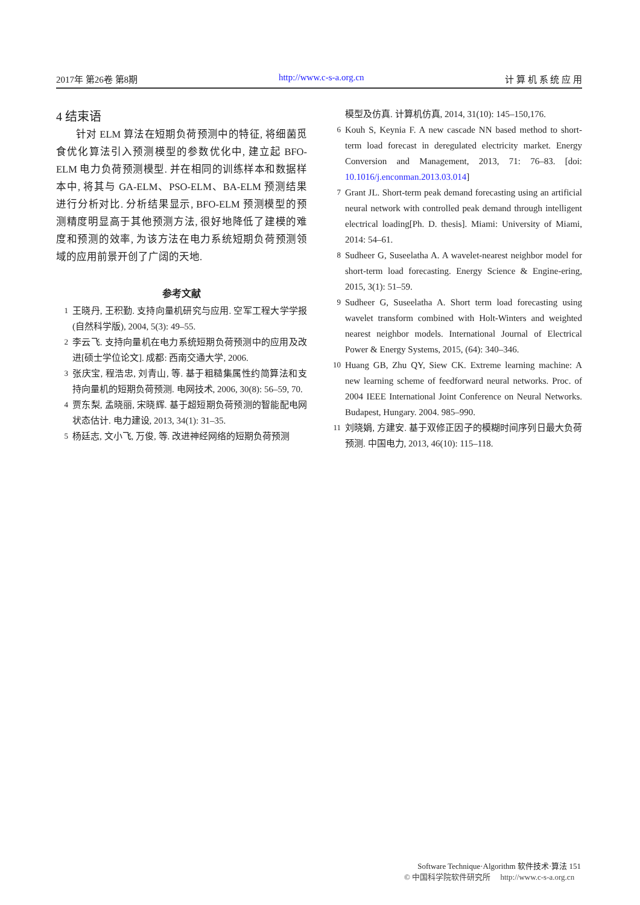2017年 第26卷 第8期 http://www.c-s-a.org.cn 计 算 机 系 统 应 用
4 结束语
针对 ELM 算法在短期负荷预测中的特征, 将细菌觅食优化算法引入预测模型的参数优化中, 建立起 BFO-ELM 电力负荷预测模型. 并在相同的训练样本和数据样本中, 将其与 GA-ELM、PSO-ELM、BA-ELM 预测结果进行分析对比. 分析结果显示, BFO-ELM 预测模型的预测精度明显高于其他预测方法, 很好地降低了建模的难度和预测的效率, 为该方法在电力系统短期负荷预测领域的应用前景开创了广阔的天地.
参考文献
1 王晓丹, 王积勤. 支持向量机研究与应用. 空军工程大学学报(自然科学版), 2004, 5(3): 49–55.
2 李云飞. 支持向量机在电力系统短期负荷预测中的应用及改进[硕士学位论文]. 成都: 西南交通大学, 2006.
3 张庆宝, 程浩忠, 刘青山, 等. 基于粗糙集属性约简算法和支持向量机的短期负荷预测. 电网技术, 2006, 30(8): 56–59, 70.
4 贾东梨, 孟晓丽, 宋晓辉. 基于超短期负荷预测的智能配电网状态估计. 电力建设, 2013, 34(1): 31–35.
5 杨廷志, 文小飞, 万俊, 等. 改进神经网络的短期负荷预测
模型及仿真. 计算机仿真, 2014, 31(10): 145–150,176.
6 Kouh S, Keynia F. A new cascade NN based method to short-term load forecast in deregulated electricity market. Energy Conversion and Management, 2013, 71: 76–83. [doi: 10.1016/j.enconman.2013.03.014]
7 Grant JL. Short-term peak demand forecasting using an artificial neural network with controlled peak demand through intelligent electrical loading[Ph. D. thesis]. Miami: University of Miami, 2014: 54–61.
8 Sudheer G, Suseelatha A. A wavelet-nearest neighbor model for short-term load forecasting. Energy Science & Engine-ering, 2015, 3(1): 51–59.
9 Sudheer G, Suseelatha A. Short term load forecasting using wavelet transform combined with Holt-Winters and weighted nearest neighbor models. International Journal of Electrical Power & Energy Systems, 2015, (64): 340–346.
10 Huang GB, Zhu QY, Siew CK. Extreme learning machine: A new learning scheme of feedforward neural networks. Proc. of 2004 IEEE International Joint Conference on Neural Networks. Budapest, Hungary. 2004. 985–990.
11 刘晓娟, 方建安. 基于双修正因子的模糊时间序列日最大负荷预测. 中国电力, 2013, 46(10): 115–118.
Software Technique·Algorithm 软件技术·算法 151
© 中国科学院软件研究所 http://www.c-s-a.org.cn